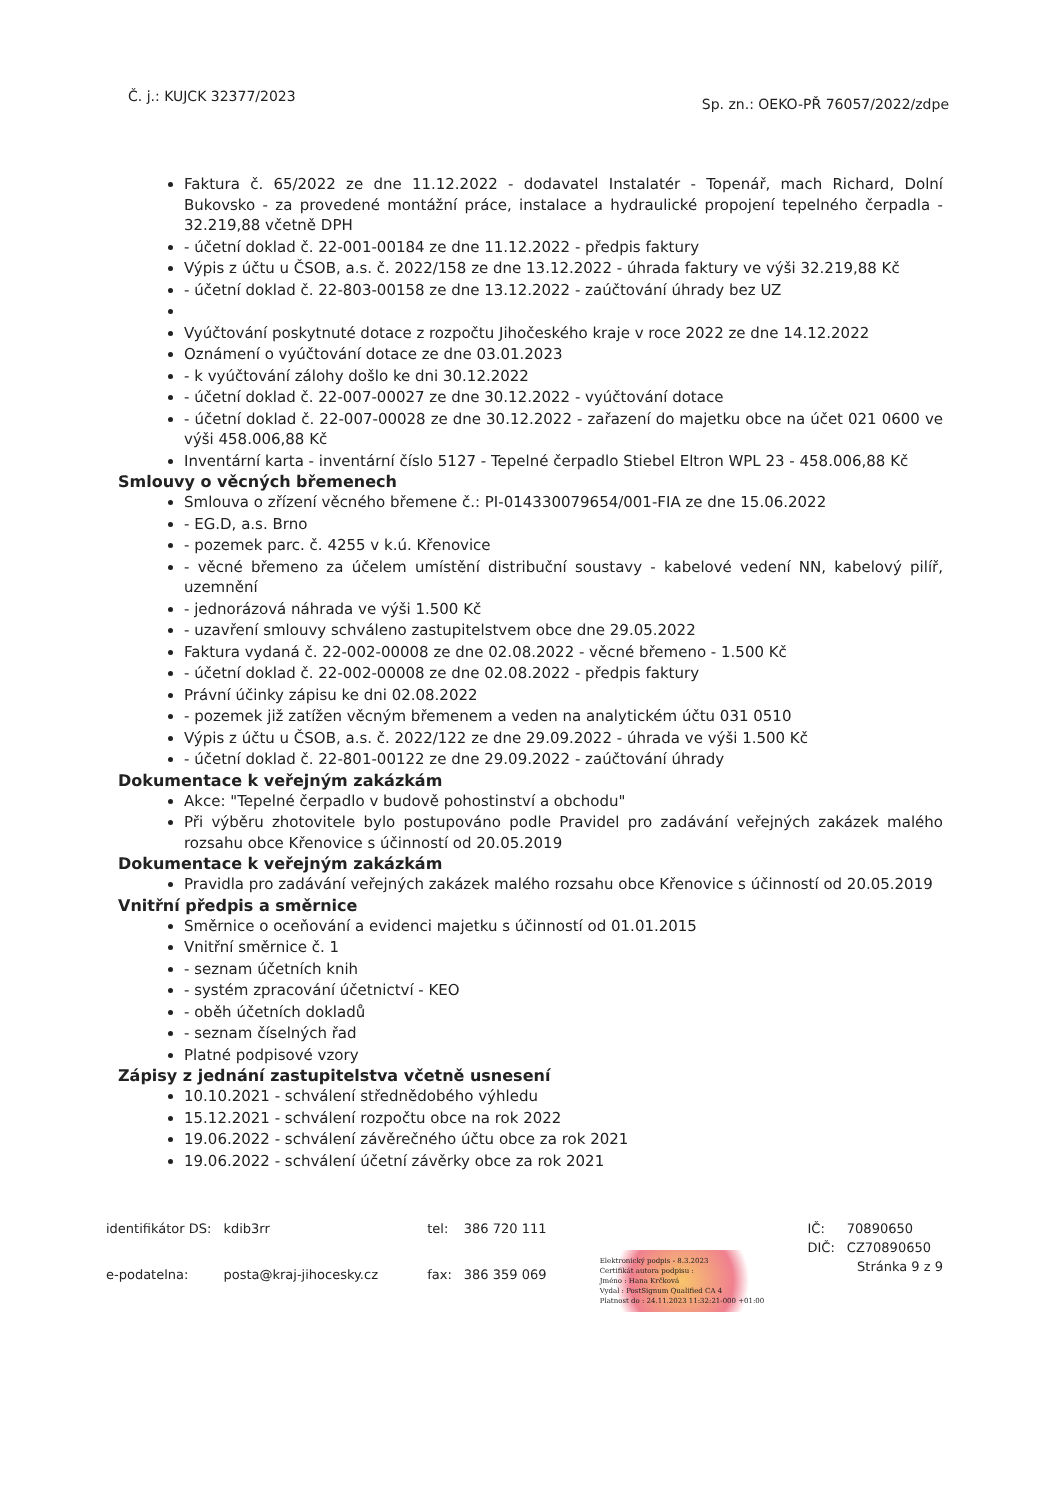Č. j.: KUJCK 32377/2023
Sp. zn.: OEKO-PŘ 76057/2022/zdpe
Faktura č. 65/2022 ze dne 11.12.2022 - dodavatel Instalatér - Topenář, mach Richard, Dolní Bukovsko - za provedené montážní práce, instalace a hydraulické propojení tepelného čerpadla - 32.219,88 včetně DPH
- účetní doklad č. 22-001-00184 ze dne 11.12.2022 - předpis faktury
Výpis z účtu u ČSOB, a.s. č. 2022/158 ze dne 13.12.2022 - úhrada faktury ve výši 32.219,88 Kč
- účetní doklad č. 22-803-00158 ze dne 13.12.2022 - zaúčtování úhrady bez UZ
Vyúčtování poskytnuté dotace z rozpočtu Jihočeského kraje v roce 2022 ze dne 14.12.2022
Oznámení o vyúčtování dotace ze dne 03.01.2023
- k vyúčtování zálohy došlo ke dni 30.12.2022
- účetní doklad č. 22-007-00027 ze dne 30.12.2022 - vyúčtování dotace
- účetní doklad č. 22-007-00028 ze dne 30.12.2022 - zařazení do majetku obce na účet 021 0600 ve výši 458.006,88 Kč
Inventární karta - inventární číslo 5127 - Tepelné čerpadlo Stiebel Eltron WPL 23 - 458.006,88 Kč
Smlouvy o věcných břemenech
Smlouva o zřízení věcného břemene č.: PI-014330079654/001-FIA ze dne 15.06.2022
- EG.D, a.s. Brno
- pozemek parc. č. 4255 v k.ú. Křenovice
- věcné břemeno za účelem umístění distribuční soustavy - kabelové vedení NN, kabelový pilíř, uzemnění
- jednorázová náhrada ve výši 1.500 Kč
- uzavření smlouvy schváleno zastupitelstvem obce dne 29.05.2022
Faktura vydaná č. 22-002-00008 ze dne 02.08.2022 - věcné břemeno - 1.500 Kč
- účetní doklad č. 22-002-00008 ze dne 02.08.2022 - předpis faktury
Právní účinky zápisu ke dni 02.08.2022
- pozemek již zatížen věcným břemenem a veden na analytickém účtu 031 0510
Výpis z účtu u ČSOB, a.s. č. 2022/122 ze dne 29.09.2022 - úhrada ve výši 1.500 Kč
- účetní doklad č. 22-801-00122 ze dne 29.09.2022 - zaúčtování úhrady
Dokumentace k veřejným zakázkám
Akce: "Tepelné čerpadlo v budově pohostinství a obchodu"
Při výběru zhotovitele bylo postupováno podle Pravidel pro zadávání veřejných zakázek malého rozsahu obce Křenovice s účinností od 20.05.2019
Dokumentace k veřejným zakázkám
Pravidla pro zadávání veřejných zakázek malého rozsahu obce Křenovice s účinností od 20.05.2019
Vnitřní předpis a směrnice
Směrnice o oceňování a evidenci majetku s účinností od 01.01.2015
Vnitřní směrnice č. 1
- seznam účetních knih
- systém zpracování účetnictví - KEO
- oběh účetních dokladů
- seznam číselných řad
Platné podpisové vzory
Zápisy z jednání zastupitelstva včetně usnesení
10.10.2021 - schválení střednědobého výhledu
15.12.2021 - schválení rozpočtu obce na rok 2022
19.06.2022 - schválení závěrečného účtu obce za rok 2021
19.06.2022 - schválení účetní závěrky obce za rok 2021
| identifikátor DS: | kdib3rr |
| e-podatelna: | posta@kraj-jihocesky.cz |
| tel: | 386 720 111 |
| fax: | 386 359 069 |
Elektronický podpis - 8.3.2023
Certifikát autora podpisu :
Jméno : Hana Krčková
Vydal : PostSignum Qualified CA 4
Platnost do : 24.11.2023 11:32:21-000 +01:00
| IČ: | 70890650 |
| DIČ: | CZ70890650 |
Stránka 9 z 9